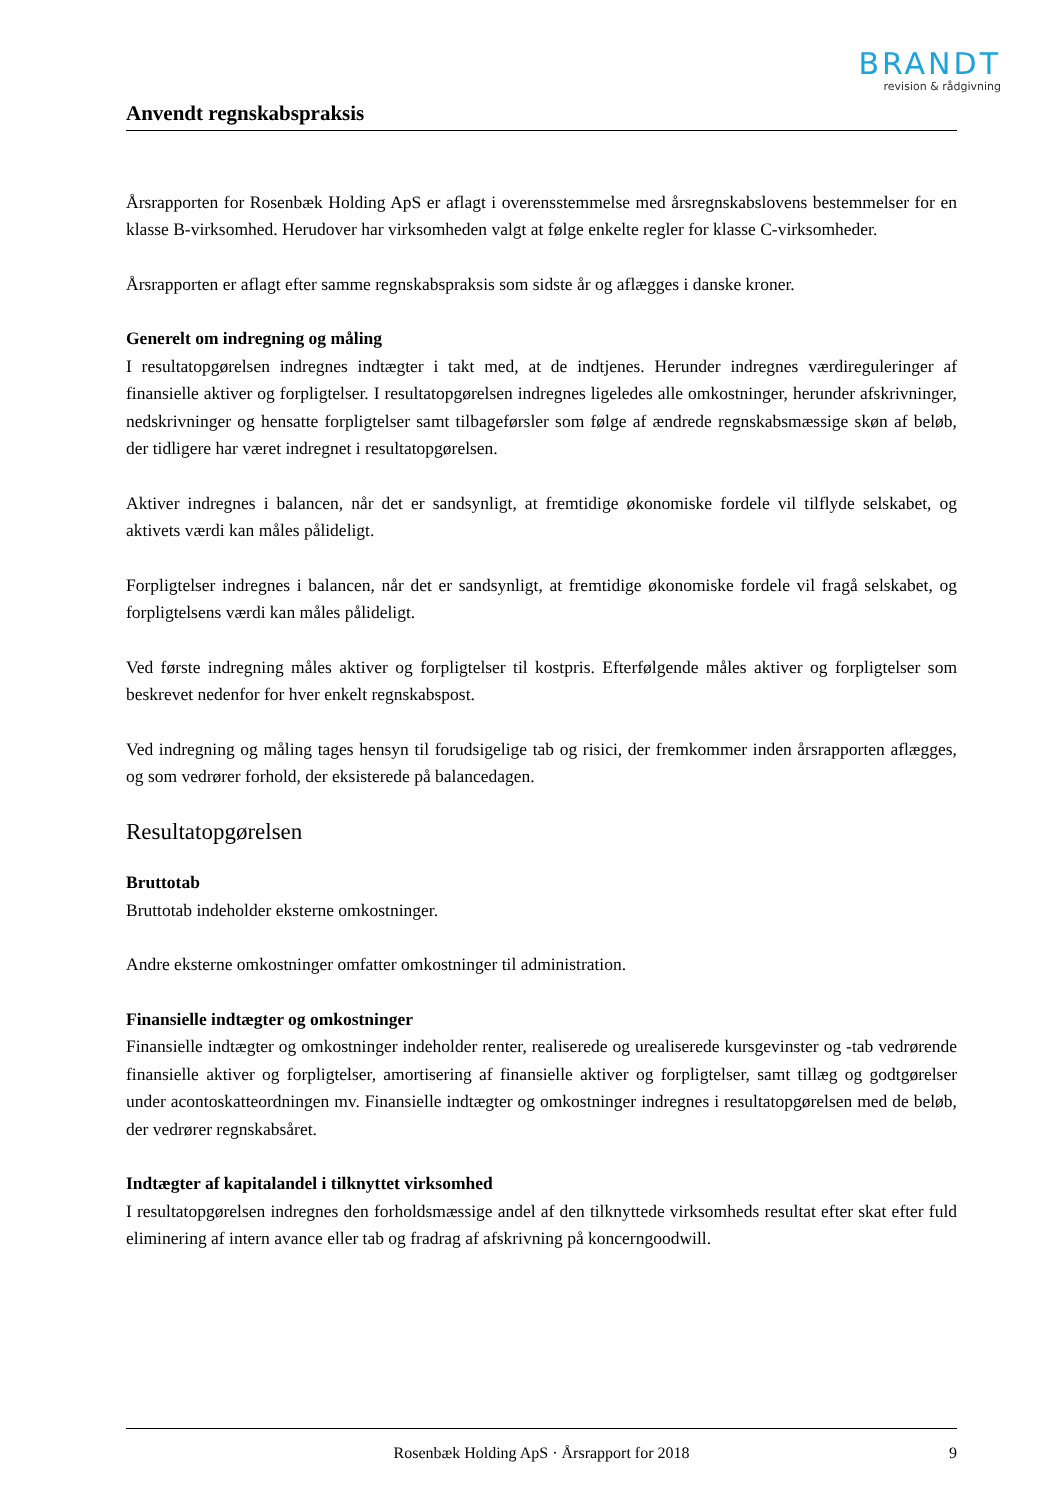BRANDT
revision & rådgivning
Anvendt regnskabspraksis
Årsrapporten for Rosenbæk Holding ApS er aflagt i overensstemmelse med årsregnskabslovens bestemmelser for en klasse B-virksomhed. Herudover har virksomheden valgt at følge enkelte regler for klasse C-virksomheder.
Årsrapporten er aflagt efter samme regnskabspraksis som sidste år og aflægges i danske kroner.
Generelt om indregning og måling
I resultatopgørelsen indregnes indtægter i takt med, at de indtjenes. Herunder indregnes værdireguleringer af finansielle aktiver og forpligtelser. I resultatopgørelsen indregnes ligeledes alle omkostninger, herunder afskrivninger, nedskrivninger og hensatte forpligtelser samt tilbageførsler som følge af ændrede regnskabsmæssige skøn af beløb, der tidligere har været indregnet i resultatopgørelsen.
Aktiver indregnes i balancen, når det er sandsynligt, at fremtidige økonomiske fordele vil tilflyde selskabet, og aktivets værdi kan måles pålideligt.
Forpligtelser indregnes i balancen, når det er sandsynligt, at fremtidige økonomiske fordele vil fragå selskabet, og forpligtelsens værdi kan måles pålideligt.
Ved første indregning måles aktiver og forpligtelser til kostpris. Efterfølgende måles aktiver og forpligtelser som beskrevet nedenfor for hver enkelt regnskabspost.
Ved indregning og måling tages hensyn til forudsigelige tab og risici, der fremkommer inden årsrapporten aflægges, og som vedrører forhold, der eksisterede på balancedagen.
Resultatopgørelsen
Bruttotab
Bruttotab indeholder eksterne omkostninger.
Andre eksterne omkostninger omfatter omkostninger til administration.
Finansielle indtægter og omkostninger
Finansielle indtægter og omkostninger indeholder renter, realiserede og urealiserede kursgevinster og -tab vedrørende finansielle aktiver og forpligtelser, amortisering af finansielle aktiver og forpligtelser, samt tillæg og godtgørelser under acontoskatteordningen mv. Finansielle indtægter og omkostninger indregnes i resultatopgørelsen med de beløb, der vedrører regnskabsåret.
Indtægter af kapitalandel i tilknyttet virksomhed
I resultatopgørelsen indregnes den forholdsmæssige andel af den tilknyttede virksomheds resultat efter skat efter fuld eliminering af intern avance eller tab og fradrag af afskrivning på koncerngoodwill.
Rosenbæk Holding ApS · Årsrapport for 2018 9